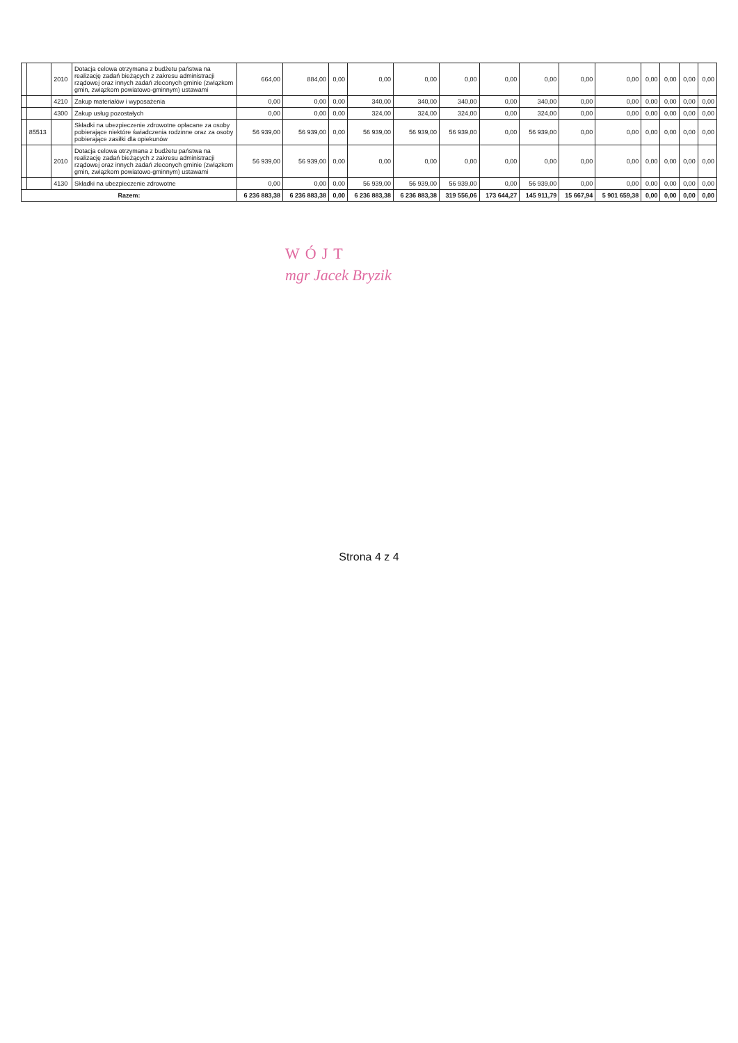| | | 2010 | Dotacja celowa otrzymana z budżetu państwa na realizację zadań bieżących z zakresu administracji rządowej oraz innych zadań zleconych gminie (związkom gmin, związkom powiatowo-gminnym) ustawami | 664,00 | 884,00 | 0,00 | 0,00 | 0,00 | 0,00 | 0,00 | 0,00 | 0,00 | 0,00 | 0,00 | 0,00 | 0,00 | 0,00 |
| | | 4210 | Zakup materiałów i wyposażenia | 0,00 | 0,00 | 0,00 | 340,00 | 340,00 | 340,00 | 0,00 | 340,00 | 0,00 | 0,00 | 0,00 | 0,00 | 0,00 | 0,00 |
| | | 4300 | Zakup usług pozostałych | 0,00 | 0,00 | 0,00 | 324,00 | 324,00 | 324,00 | 0,00 | 324,00 | 0,00 | 0,00 | 0,00 | 0,00 | 0,00 | 0,00 |
| | 85513 | | Składki na ubezpieczenie zdrowotne opłacane za osoby pobierające niektóre świadczenia rodzinne oraz za osoby pobierające zasiłki dla opiekunów | 56 939,00 | 56 939,00 | 0,00 | 56 939,00 | 56 939,00 | 56 939,00 | 0,00 | 56 939,00 | 0,00 | 0,00 | 0,00 | 0,00 | 0,00 | 0,00 |
| | | 2010 | Dotacja celowa otrzymana z budżetu państwa na realizację zadań bieżących z zakresu administracji rządowej oraz innych zadań zleconych gminie (związkom gmin, związkom powiatowo-gminnym) ustawami | 56 939,00 | 56 939,00 | 0,00 | 0,00 | 0,00 | 0,00 | 0,00 | 0,00 | 0,00 | 0,00 | 0,00 | 0,00 | 0,00 | 0,00 |
| | | 4130 | Składki na ubezpieczenie zdrowotne | 0,00 | 0,00 | 0,00 | 56 939,00 | 56 939,00 | 56 939,00 | 0,00 | 56 939,00 | 0,00 | 0,00 | 0,00 | 0,00 | 0,00 | 0,00 |
| Razem: | | | | 6 236 883,38 | 6 236 883,38 | 0,00 | 6 236 883,38 | 6 236 883,38 | 319 556,06 | 173 644,27 | 145 911,79 | 15 667,94 | 5 901 659,38 | 0,00 | 0,00 | 0,00 | 0,00 |
WÓJT
mgr Jacek Bryzik
Strona 4 z 4